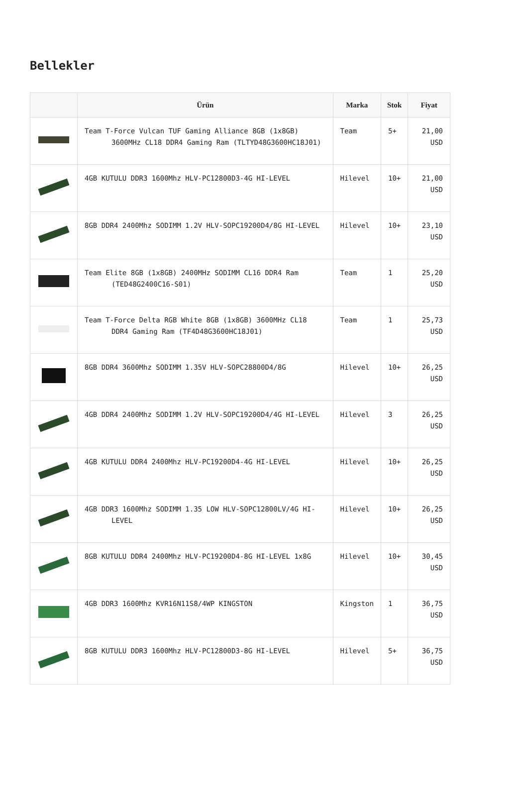Bellekler
| | Ürün | Marka | Stok | Fiyat |
| --- | --- | --- | --- | --- |
| | Team T-Force Vulcan TUF Gaming Alliance 8GB (1x8GB) 3600MHz CL18 DDR4 Gaming Ram (TLTYD48G3600HC18J01) | Team | 5+ | 21,00 USD |
| | 4GB KUTULU DDR3 1600Mhz HLV-PC12800D3-4G HI-LEVEL | Hilevel | 10+ | 21,00 USD |
| | 8GB DDR4 2400Mhz SODIMM 1.2V HLV-SOPC19200D4/8G HI-LEVEL | Hilevel | 10+ | 23,10 USD |
| | Team Elite 8GB (1x8GB) 2400MHz SODIMM CL16 DDR4 Ram (TED48G2400C16-S01) | Team | 1 | 25,20 USD |
| | Team T-Force Delta RGB White 8GB (1x8GB) 3600MHz CL18 DDR4 Gaming Ram (TF4D48G3600HC18J01) | Team | 1 | 25,73 USD |
| | 8GB DDR4 3600Mhz SODIMM 1.35V HLV-SOPC28800D4/8G | Hilevel | 10+ | 26,25 USD |
| | 4GB DDR4 2400Mhz SODIMM 1.2V HLV-SOPC19200D4/4G HI-LEVEL | Hilevel | 3 | 26,25 USD |
| | 4GB KUTULU DDR4 2400Mhz HLV-PC19200D4-4G HI-LEVEL | Hilevel | 10+ | 26,25 USD |
| | 4GB DDR3 1600Mhz SODIMM 1.35 LOW HLV-SOPC12800LV/4G HI-LEVEL | Hilevel | 10+ | 26,25 USD |
| | 8GB KUTULU DDR4 2400Mhz HLV-PC19200D4-8G HI-LEVEL 1x8G | Hilevel | 10+ | 30,45 USD |
| | 4GB DDR3 1600Mhz KVR16N11S8/4WP KINGSTON | Kingston | 1 | 36,75 USD |
| | 8GB KUTULU DDR3 1600Mhz HLV-PC12800D3-8G HI-LEVEL | Hilevel | 5+ | 36,75 USD |